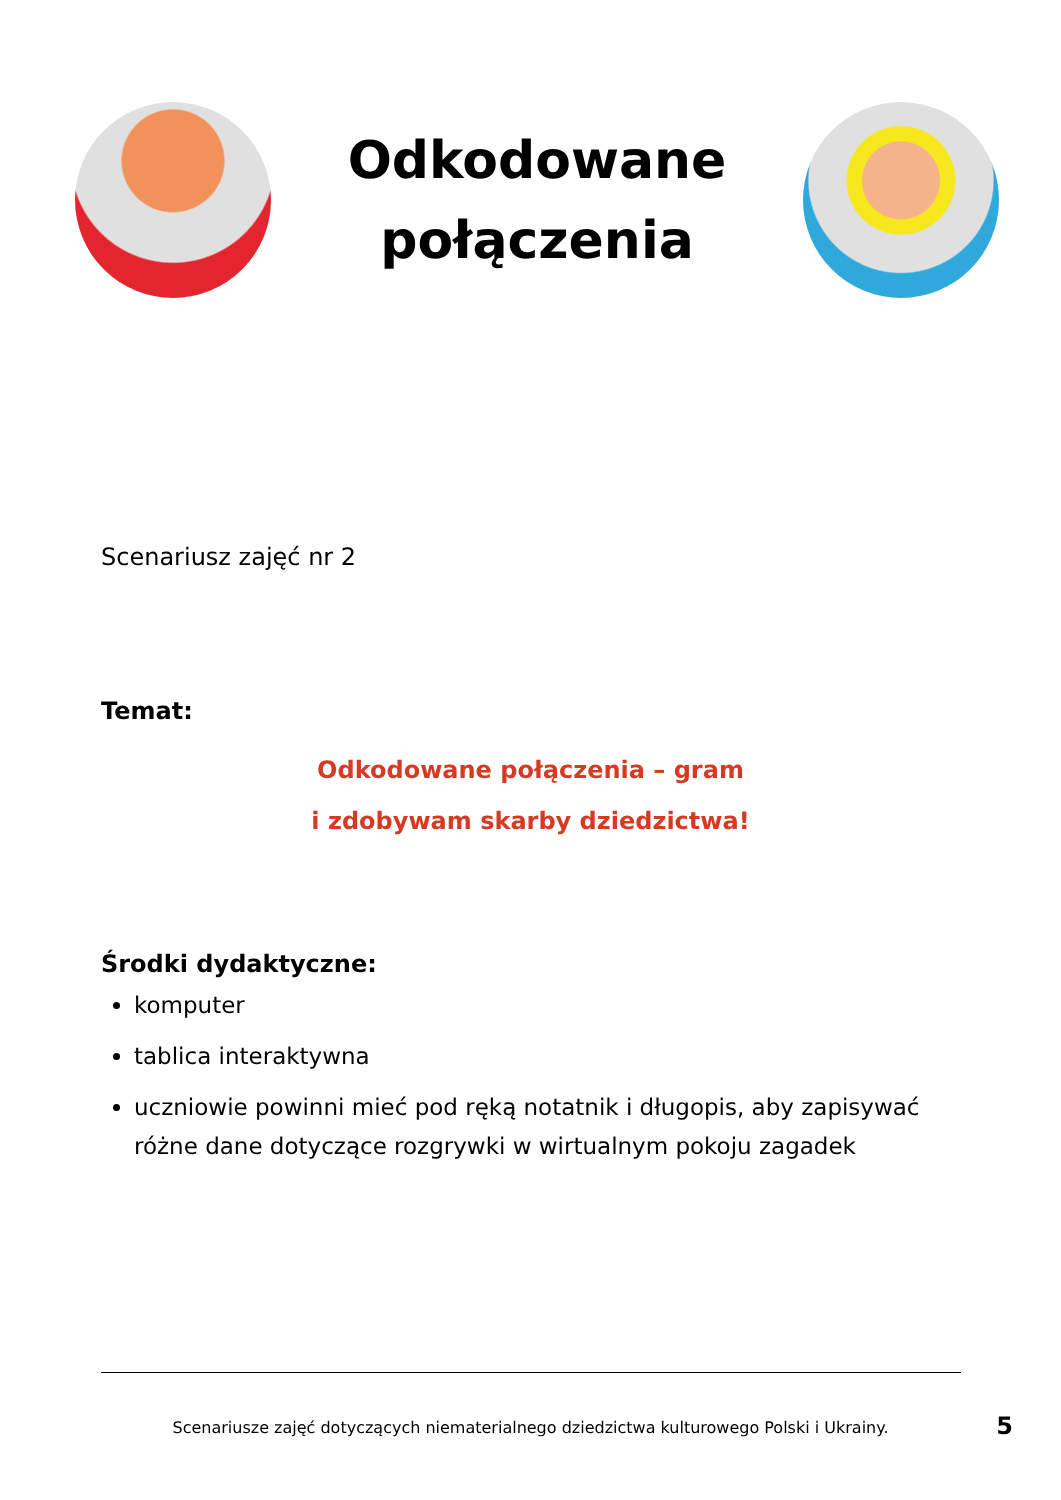Odkodowane
połączenia
Scenariusz zajęć nr 2
Temat:
Odkodowane połączenia – gram
i zdobywam skarby dziedzictwa!
Środki dydaktyczne:
komputer
tablica interaktywna
uczniowie powinni mieć pod ręką notatnik i długopis, aby zapisywać róż­ne dane dotyczące rozgrywki w wirtualnym pokoju zagadek
Scenariusze zajęć dotyczących niematerialnego dziedzictwa kulturowego Polski i Ukrainy. 5